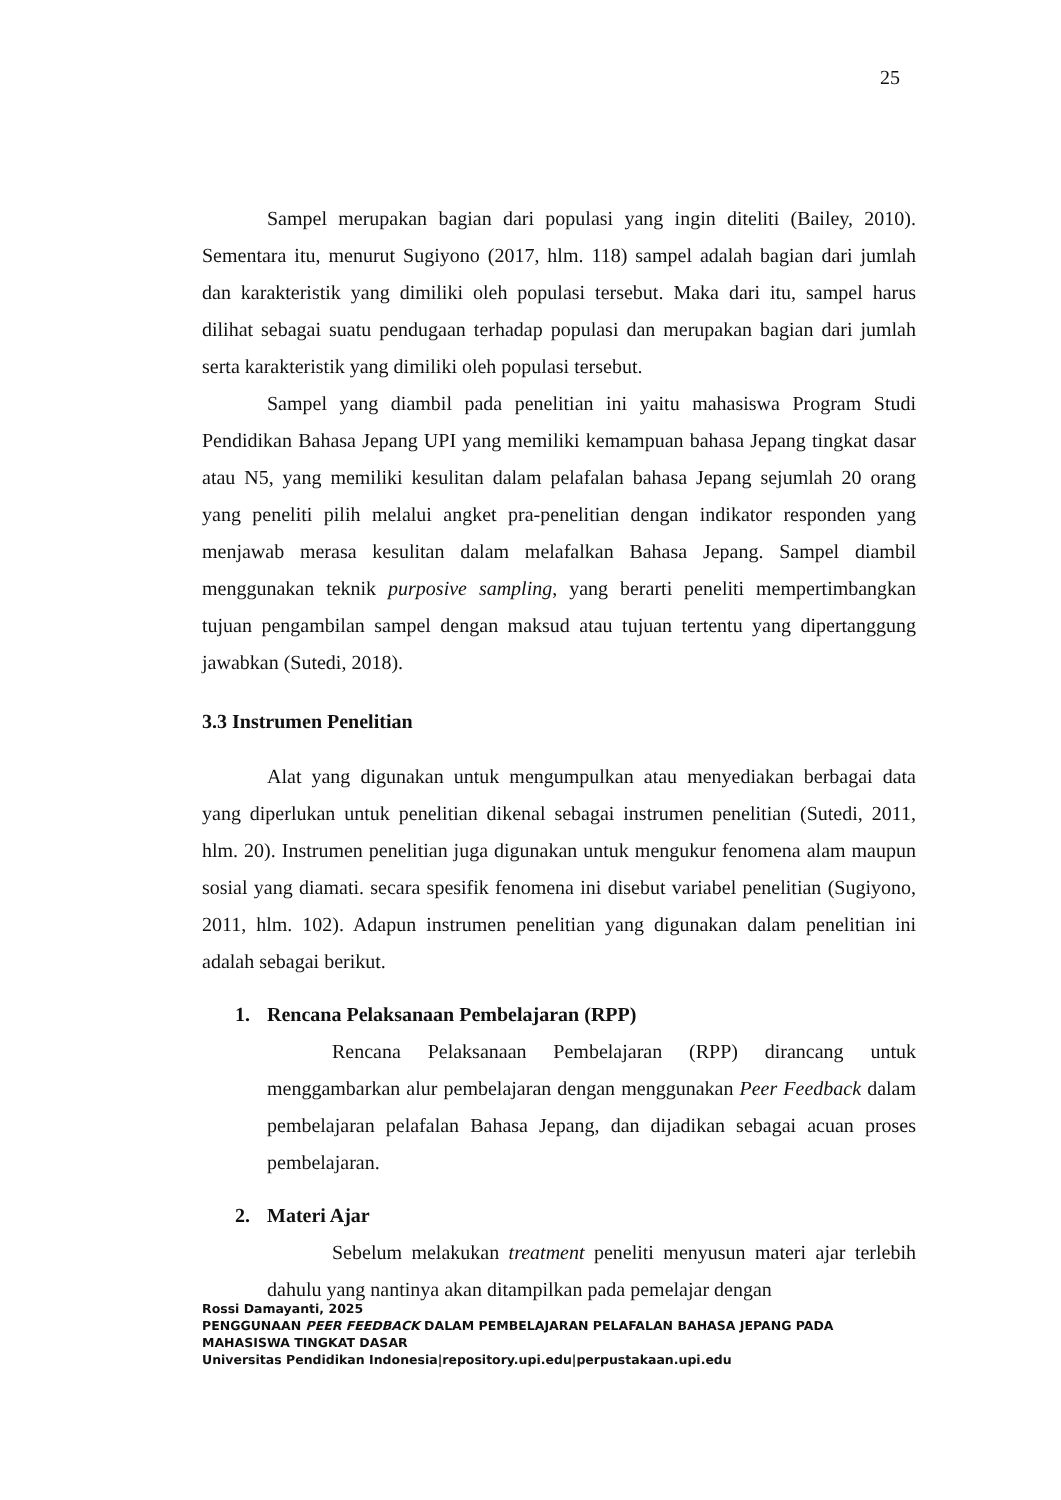25
Sampel merupakan bagian dari populasi yang ingin diteliti (Bailey, 2010). Sementara itu, menurut Sugiyono (2017, hlm. 118) sampel adalah bagian dari jumlah dan karakteristik yang dimiliki oleh populasi tersebut. Maka dari itu, sampel harus dilihat sebagai suatu pendugaan terhadap populasi dan merupakan bagian dari jumlah serta karakteristik yang dimiliki oleh populasi tersebut.
Sampel yang diambil pada penelitian ini yaitu mahasiswa Program Studi Pendidikan Bahasa Jepang UPI yang memiliki kemampuan bahasa Jepang tingkat dasar atau N5, yang memiliki kesulitan dalam pelafalan bahasa Jepang sejumlah 20 orang yang peneliti pilih melalui angket pra-penelitian dengan indikator responden yang menjawab merasa kesulitan dalam melafalkan Bahasa Jepang. Sampel diambil menggunakan teknik purposive sampling, yang berarti peneliti mempertimbangkan tujuan pengambilan sampel dengan maksud atau tujuan tertentu yang dipertanggung jawabkan (Sutedi, 2018).
3.3 Instrumen Penelitian
Alat yang digunakan untuk mengumpulkan atau menyediakan berbagai data yang diperlukan untuk penelitian dikenal sebagai instrumen penelitian (Sutedi, 2011, hlm. 20). Instrumen penelitian juga digunakan untuk mengukur fenomena alam maupun sosial yang diamati. secara spesifik fenomena ini disebut variabel penelitian (Sugiyono, 2011, hlm. 102). Adapun instrumen penelitian yang digunakan dalam penelitian ini adalah sebagai berikut.
1. Rencana Pelaksanaan Pembelajaran (RPP)
Rencana Pelaksanaan Pembelajaran (RPP) dirancang untuk menggambarkan alur pembelajaran dengan menggunakan Peer Feedback dalam pembelajaran pelafalan Bahasa Jepang, dan dijadikan sebagai acuan proses pembelajaran.
2. Materi Ajar
Sebelum melakukan treatment peneliti menyusun materi ajar terlebih dahulu yang nantinya akan ditampilkan pada pemelajar dengan
Rossi Damayanti, 2025
PENGGUNAAN PEER FEEDBACK DALAM PEMBELAJARAN PELAFALAN BAHASA JEPANG PADA MAHASISWA TINGKAT DASAR
Universitas Pendidikan Indonesia|repository.upi.edu|perpustakaan.upi.edu